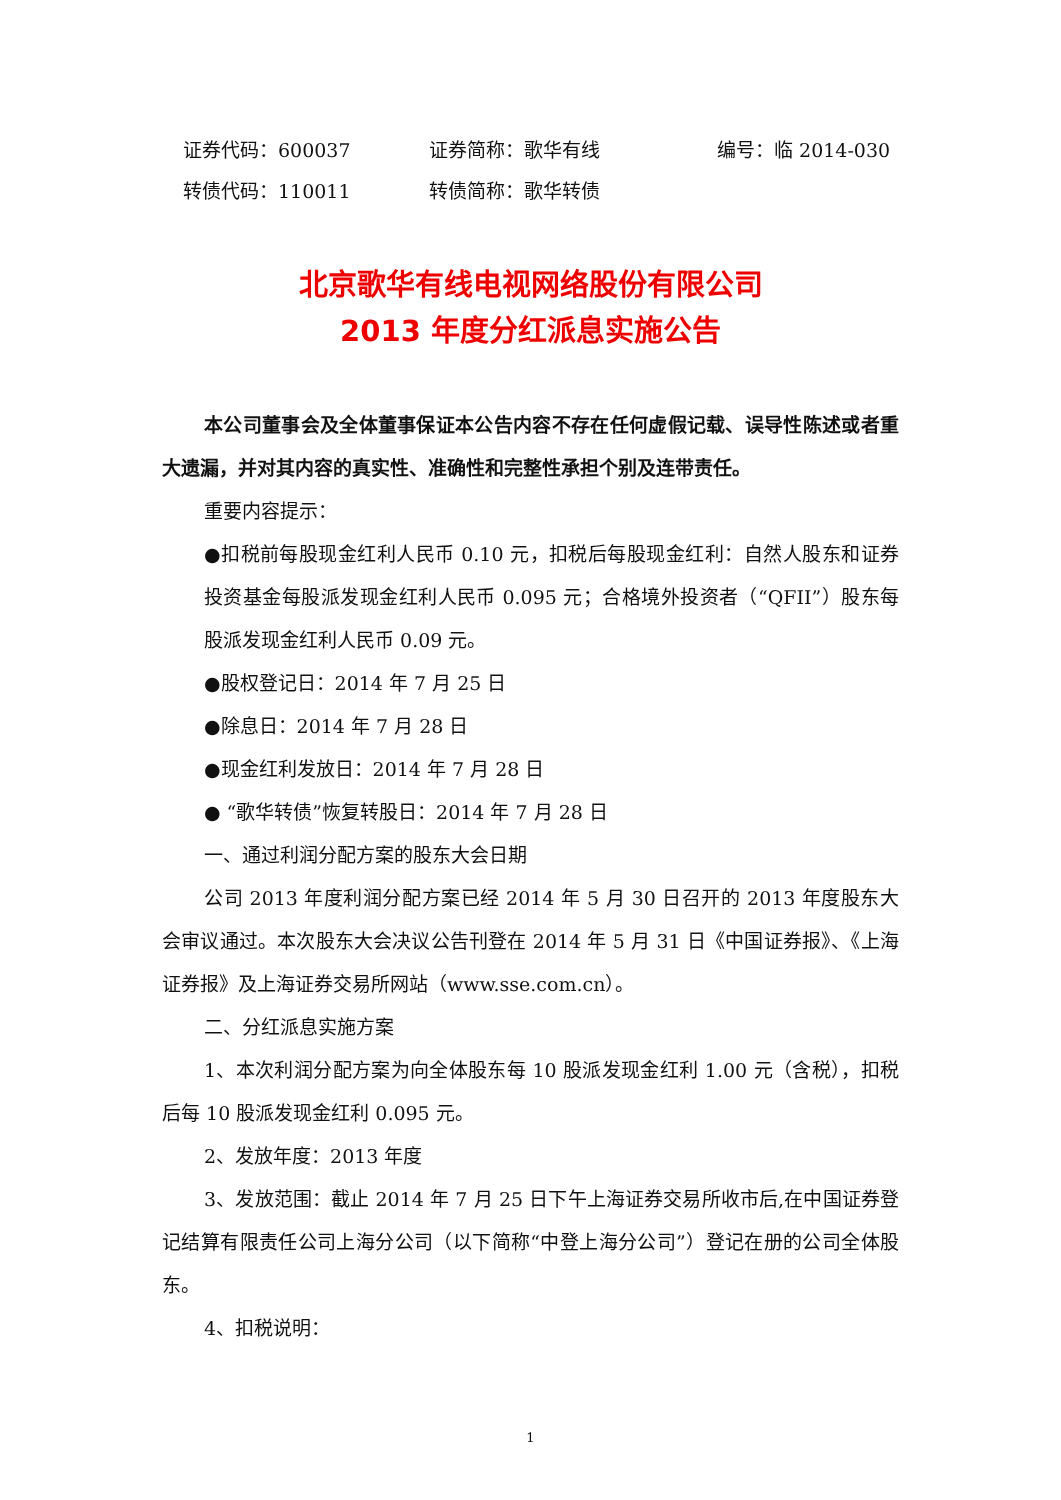证券代码：600037 证券简称：歌华有线 编号：临 2014-030
转债代码：110011 转债简称：歌华转债
北京歌华有线电视网络股份有限公司
2013 年度分红派息实施公告
本公司董事会及全体董事保证本公告内容不存在任何虚假记载、误导性陈述或者重大遗漏，并对其内容的真实性、准确性和完整性承担个别及连带责任。
重要内容提示：
●扣税前每股现金红利人民币 0.10 元，扣税后每股现金红利：自然人股东和证券投资基金每股派发现金红利人民币 0.095 元；合格境外投资者（“QFII”）股东每股派发现金红利人民币 0.09 元。
●股权登记日：2014 年 7 月 25 日
●除息日：2014 年 7 月 28 日
●现金红利发放日：2014 年 7 月 28 日
● “歌华转债”恢复转股日：2014 年 7 月 28 日
一、通过利润分配方案的股东大会日期
公司 2013 年度利润分配方案已经 2014 年 5 月 30 日召开的 2013 年度股东大会审议通过。本次股东大会决议公告刊登在 2014 年 5 月 31 日《中国证券报》、《上海证券报》及上海证券交易所网站（www.sse.com.cn）。
二、分红派息实施方案
1、本次利润分配方案为向全体股东每 10 股派发现金红利 1.00 元（含税），扣税后每 10 股派发现金红利 0.095 元。
2、发放年度：2013 年度
3、发放范围：截止 2014 年 7 月 25 日下午上海证券交易所收市后,在中国证券登记结算有限责任公司上海分公司（以下简称“中登上海分公司”）登记在册的公司全体股东。
4、扣税说明：
1